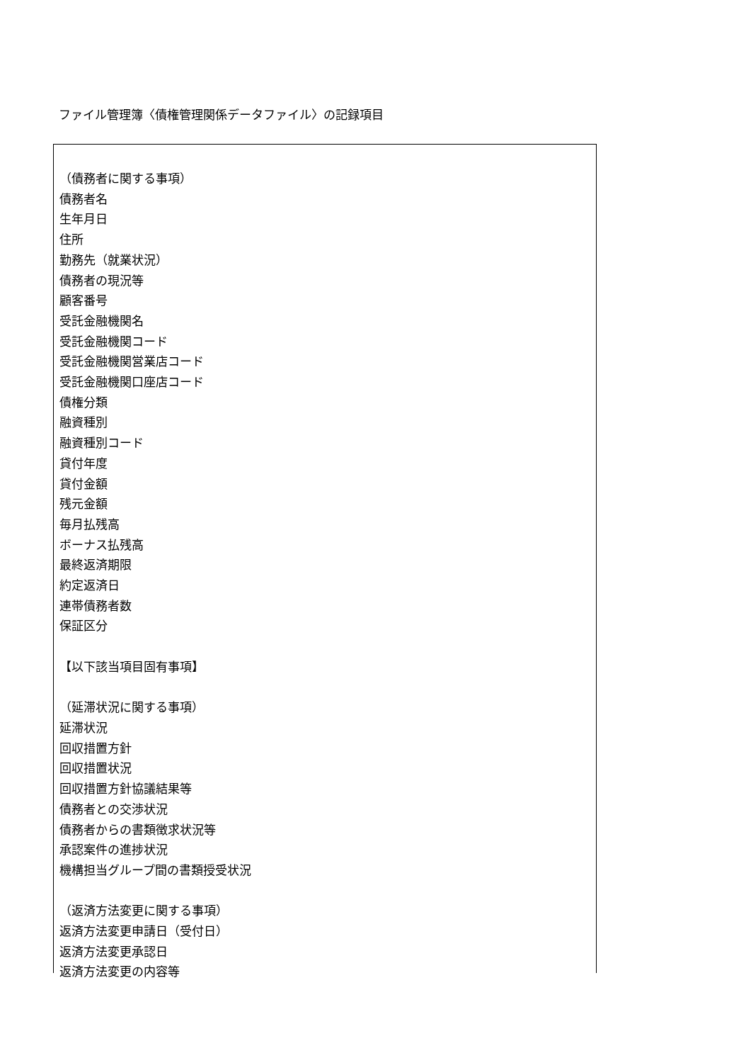ファイル管理簿〈債権管理関係データファイル〉の記録項目
（債務者に関する事項）
債務者名
生年月日
住所
勤務先（就業状況）
債務者の現況等
顧客番号
受託金融機関名
受託金融機関コード
受託金融機関営業店コード
受託金融機関口座店コード
債権分類
融資種別
融資種別コード
貸付年度
貸付金額
残元金額
毎月払残高
ボーナス払残高
最終返済期限
約定返済日
連帯債務者数
保証区分
【以下該当項目固有事項】
（延滞状況に関する事項）
延滞状況
回収措置方針
回収措置状況
回収措置方針協議結果等
債務者との交渉状況
債務者からの書類徴求状況等
承認案件の進捗状況
機構担当グループ間の書類授受状況
（返済方法変更に関する事項）
返済方法変更申請日（受付日）
返済方法変更承認日
返済方法変更の内容等